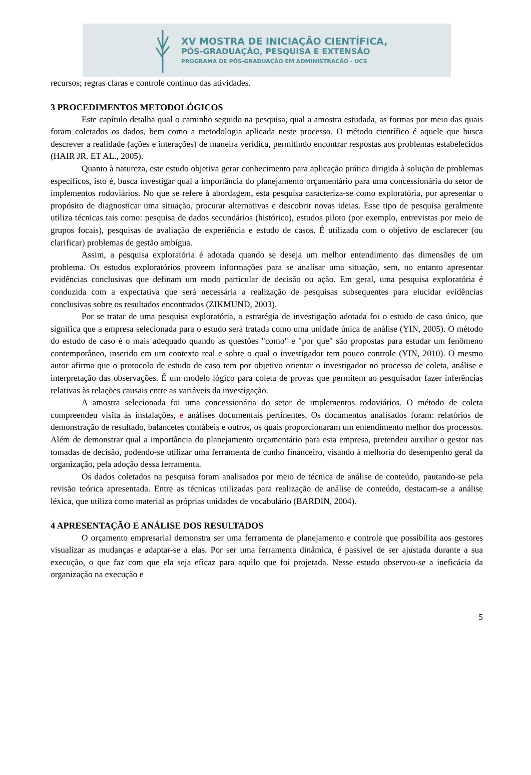XV MOSTRA DE INICIAÇÃO CIENTÍFICA,
PÓS-GRADUAÇÃO, PESQUISA E EXTENSÃO
PROGRAMA DE PÓS-GRADUAÇÃO EM ADMINISTRAÇÃO - UCS
recursos; regras claras e controle contínuo das atividades.
3 PROCEDIMENTOS METODOLÓGICOS
Este capítulo detalha qual o caminho seguido na pesquisa, qual a amostra estudada, as formas por meio das quais foram coletados os dados, bem como a metodologia aplicada neste processo. O método científico é aquele que busca descrever a realidade (ações e interações) de maneira verídica, permitindo encontrar respostas aos problemas estabelecidos (HAIR JR. ET AL., 2005).
Quanto à natureza, este estudo objetiva gerar conhecimento para aplicação prática dirigida à solução de problemas específicos, isto é, busca investigar qual a importância do planejamento orçamentário para uma concessionária do setor de implementos rodoviários. No que se refere à abordagem, esta pesquisa caracteriza-se como exploratória, por apresentar o propósito de diagnosticar uma situação, procurar alternativas e descobrir novas ideias. Esse tipo de pesquisa geralmente utiliza técnicas tais como: pesquisa de dados secundários (histórico), estudos piloto (por exemplo, entrevistas por meio de grupos focais), pesquisas de avaliação de experiência e estudo de casos. É utilizada com o objetivo de esclarecer (ou clarificar) problemas de gestão ambígua.
Assim, a pesquisa exploratória é adotada quando se deseja um melhor entendimento das dimensões de um problema. Os estudos exploratórios proveem informações para se analisar uma situação, sem, no entanto apresentar evidências conclusivas que definam um modo particular de decisão ou ação. Em geral, uma pesquisa exploratória é conduzida com a expectativa que será necessária a realização de pesquisas subsequentes para elucidar evidências conclusivas sobre os resultados encontrados (ZIKMUND, 2003).
Por se tratar de uma pesquisa exploratória, a estratégia de investigação adotada foi o estudo de caso único, que significa que a empresa selecionada para o estudo será tratada como uma unidade única de análise (YIN, 2005). O método do estudo de caso é o mais adequado quando as questões "como" e "por que" são propostas para estudar um fenômeno contemporâneo, inserido em um contexto real e sobre o qual o investigador tem pouco controle (YIN, 2010). O mesmo autor afirma que o protocolo de estudo de caso tem por objetivo orientar o investigador no processo de coleta, análise e interpretação das observações. É um modelo lógico para coleta de provas que permitem ao pesquisador fazer inferências relativas às relações causais entre as variáveis da investigação.
A amostra selecionada foi uma concessionária do setor de implementos rodoviários. O método de coleta compreendeu visita às instalações, e análises documentais pertinentes. Os documentos analisados foram: relatórios de demonstração de resultado, balancetes contábeis e outros, os quais proporcionaram um entendimento melhor dos processos. Além de demonstrar qual a importância do planejamento orçamentário para esta empresa, pretendeu auxiliar o gestor nas tomadas de decisão, podendo-se utilizar uma ferramenta de cunho financeiro, visando à melhoria do desempenho geral da organização, pela adoção dessa ferramenta.
Os dados coletados na pesquisa foram analisados por meio de técnica de análise de conteúdo, pautando-se pela revisão teórica apresentada. Entre as técnicas utilizadas para realização de análise de conteúdo, destacam-se a análise léxica, que utiliza como material as próprias unidades de vocabulário (BARDIN, 2004).
4 APRESENTAÇÃO E ANÁLISE DOS RESULTADOS
O orçamento empresarial demonstra ser uma ferramenta de planejamento e controle que possibilita aos gestores visualizar as mudanças e adaptar-se a elas. Por ser uma ferramenta dinâmica, é passível de ser ajustada durante a sua execução, o que faz com que ela seja eficaz para aquilo que foi projetada. Nesse estudo observou-se a ineficácia da organização na execução e
5